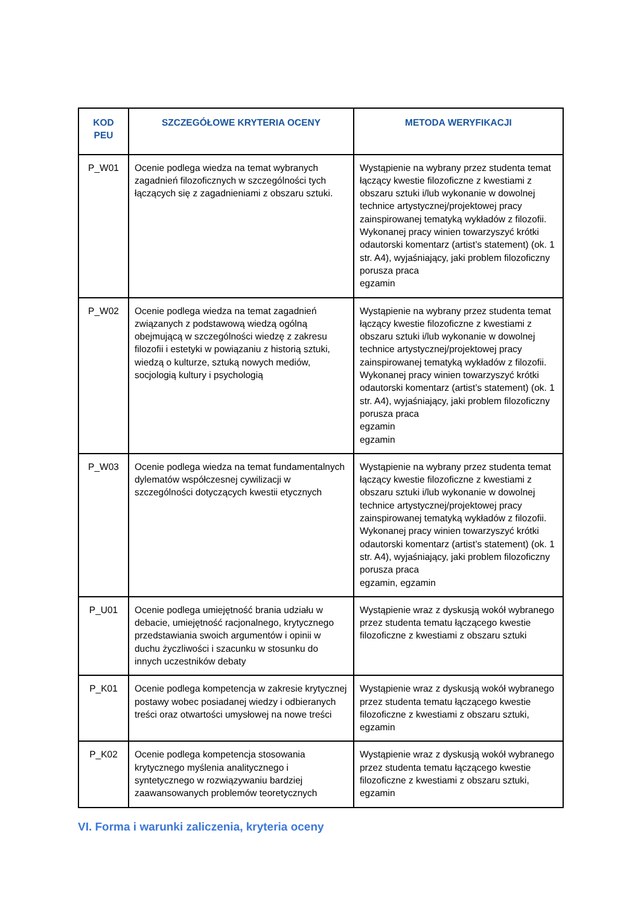| KOD PEU | SZCZEGÓŁOWE KRYTERIA OCENY | METODA WERYFIKACJI |
| --- | --- | --- |
| P_W01 | Ocenie podlega wiedza na temat wybranych zagadnień filozoficznych w szczególności tych łączących się z zagadnieniami z obszaru sztuki. | Wystąpienie na wybrany przez studenta temat łączący kwestie filozoficzne z kwestiami z obszaru sztuki i/lub wykonanie w dowolnej technice artystycznej/projektowej pracy zainspirowanej tematyką wykładów z filozofii. Wykonanej pracy winien towarzyszyć krótki odautorski komentarz (artist’s statement) (ok. 1 str. A4), wyjaśniający, jaki problem filozoficzny porusza praca egzamin |
| P_W02 | Ocenie podlega wiedza na temat zagadnień związanych z podstawową wiedzą ogólną obejmującą w szczególności wiedzę z zakresu filozofii i estetyki w powiązaniu z historią sztuki, wiedzą o kulturze, sztuką nowych mediów, socjologią kultury i psychologią | Wystąpienie na wybrany przez studenta temat łączący kwestie filozoficzne z kwestiami z obszaru sztuki i/lub wykonanie w dowolnej technice artystycznej/projektowej pracy zainspirowanej tematyką wykładów z filozofii. Wykonanej pracy winien towarzyszyć krótki odautorski komentarz (artist’s statement) (ok. 1 str. A4), wyjaśniający, jaki problem filozoficzny porusza praca egzamin egzamin |
| P_W03 | Ocenie podlega wiedza na temat fundamentalnych dylematów współczesnej cywilizacji w szczególności dotyczących kwestii etycznych | Wystąpienie na wybrany przez studenta temat łączący kwestie filozoficzne z kwestiami z obszaru sztuki i/lub wykonanie w dowolnej technice artystycznej/projektowej pracy zainspirowanej tematyką wykładów z filozofii. Wykonanej pracy winien towarzyszyć krótki odautorski komentarz (artist’s statement) (ok. 1 str. A4), wyjaśniający, jaki problem filozoficzny porusza praca egzamin, egzamin |
| P_U01 | Ocenie podlega umiejętność brania udziału w debacie, umiejętność racjonalnego, krytycznego przedstawiania swoich argumentów i opinii w duchu życzliwości i szacunku w stosunku do innych uczestników debaty | Wystąpienie wraz z dyskusją wokół wybranego przez studenta tematu łączącego kwestie filozoficzne z kwestiami z obszaru sztuki |
| P_K01 | Ocenie podlega kompetencja w zakresie krytycznej postawy wobec posiadanej wiedzy i odbieranych treści oraz otwartości umysłowej na nowe treści | Wystąpienie wraz z dyskusją wokół wybranego przez studenta tematu łączącego kwestie filozoficzne z kwestiami z obszaru sztuki, egzamin |
| P_K02 | Ocenie podlega kompetencja stosowania krytycznego myślenia analitycznego i syntetycznego w rozwiązywaniu bardziej zaawansowanych problemów teoretycznych | Wystąpienie wraz z dyskusją wokół wybranego przez studenta tematu łączącego kwestie filozoficzne z kwestiami z obszaru sztuki, egzamin |
VI. Forma i warunki zaliczenia, kryteria oceny